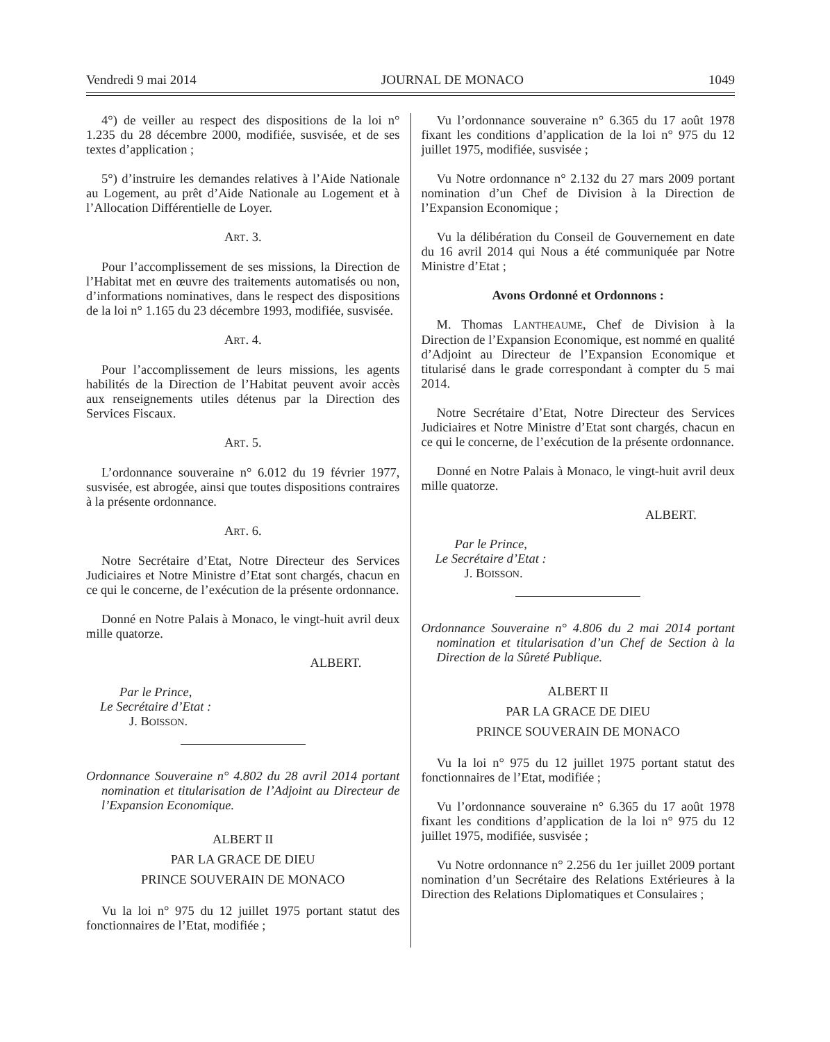Vendredi 9 mai 2014 JOURNAL DE MONACO 1049
4°) de veiller au respect des dispositions de la loi n° 1.235 du 28 décembre 2000, modifiée, susvisée, et de ses textes d’application ;
5°) d’instruire les demandes relatives à l’Aide Nationale au Logement, au prêt d’Aide Nationale au Logement et à l’Allocation Différentielle de Loyer.
ART. 3.
Pour l’accomplissement de ses missions, la Direction de l’Habitat met en œuvre des traitements automatisés ou non, d’informations nominatives, dans le respect des dispositions de la loi n° 1.165 du 23 décembre 1993, modifiée, susvisée.
ART. 4.
Pour l’accomplissement de leurs missions, les agents habilités de la Direction de l’Habitat peuvent avoir accès aux renseignements utiles détenus par la Direction des Services Fiscaux.
ART. 5.
L’ordonnance souveraine n° 6.012 du 19 février 1977, susvisée, est abrogée, ainsi que toutes dispositions contraires à la présente ordonnance.
ART. 6.
Notre Secrétaire d’Etat, Notre Directeur des Services Judiciaires et Notre Ministre d’Etat sont chargés, chacun en ce qui le concerne, de l’exécution de la présente ordonnance.
Donné en Notre Palais à Monaco, le vingt-huit avril deux mille quatorze.
ALBERT.
Par le Prince,
Le Secrétaire d’Etat :
J. BOISSON.
Ordonnance Souveraine n° 4.802 du 28 avril 2014 portant nomination et titularisation de l’Adjoint au Directeur de l’Expansion Economique.
ALBERT II
PAR LA GRACE DE DIEU
PRINCE SOUVERAIN DE MONACO
Vu la loi n° 975 du 12 juillet 1975 portant statut des fonctionnaires de l’Etat, modifiée ;
Vu l’ordonnance souveraine n° 6.365 du 17 août 1978 fixant les conditions d’application de la loi n° 975 du 12 juillet 1975, modifiée, susvisée ;
Vu Notre ordonnance n° 2.132 du 27 mars 2009 portant nomination d’un Chef de Division à la Direction de l’Expansion Economique ;
Vu la délibération du Conseil de Gouvernement en date du 16 avril 2014 qui Nous a été communiquée par Notre Ministre d’Etat ;
Avons Ordonné et Ordonnons :
M. Thomas LANTHEAUME, Chef de Division à la Direction de l’Expansion Economique, est nommé en qualité d’Adjoint au Directeur de l’Expansion Economique et titularisé dans le grade correspondant à compter du 5 mai 2014.
Notre Secrétaire d’Etat, Notre Directeur des Services Judiciaires et Notre Ministre d’Etat sont chargés, chacun en ce qui le concerne, de l’exécution de la présente ordonnance.
Donné en Notre Palais à Monaco, le vingt-huit avril deux mille quatorze.
ALBERT.
Par le Prince,
Le Secrétaire d’Etat :
J. BOISSON.
Ordonnance Souveraine n° 4.806 du 2 mai 2014 portant nomination et titularisation d’un Chef de Section à la Direction de la Sûreté Publique.
ALBERT II
PAR LA GRACE DE DIEU
PRINCE SOUVERAIN DE MONACO
Vu la loi n° 975 du 12 juillet 1975 portant statut des fonctionnaires de l’Etat, modifiée ;
Vu l’ordonnance souveraine n° 6.365 du 17 août 1978 fixant les conditions d’application de la loi n° 975 du 12 juillet 1975, modifiée, susvisée ;
Vu Notre ordonnance n° 2.256 du 1er juillet 2009 portant nomination d’un Secrétaire des Relations Extérieures à la Direction des Relations Diplomatiques et Consulaires ;